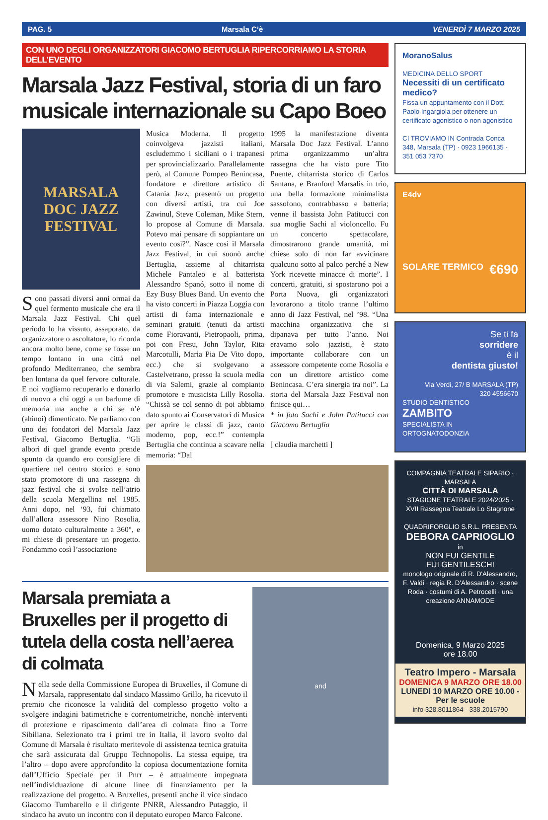PAG. 5 Marsala C’è VENERDÌ 7 MARZO 2025
CON UNO DEGLI ORGANIZZATORI GIACOMO BERTUGLIA RIPERCORRIAMO LA STORIA DELL’EVENTO
Marsala Jazz Festival, storia di un faro musicale internazionale su Capo Boeo
MARSALA
DOC JAZZ
FESTIVAL
Sono passati diversi anni ormai da quel fermento musicale che era il Marsala Jazz Festival. Chi quel periodo lo ha vissuto, assaporato, da organizzatore o ascoltatore, lo ricorda ancora molto bene, come se fosse un tempo lontano in una città nel profondo Mediterraneo, che sembra ben lontana da quel fervore culturale. E noi vogliamo recuperarlo e donarlo di nuovo a chi oggi a un barlume di memoria ma anche a chi se n’è (ahinoi) dimenticato. Ne parliamo con uno dei fondatori del Marsala Jazz Festival, Giacomo Bertuglia. “Gli albori di quel grande evento prende spunto da quando ero consigliere di quartiere nel centro storico e sono stato promotore di una rassegna di jazz festival che si svolse nell’atrio della scuola Mergellina nel 1985. Anni dopo, nel ‘93, fui chiamato dall’allora assessore Nino Rosolia, uomo dotato culturalmente a 360°, e mi chiese di presentare un progetto. Fondammo così l’associazione
Musica Moderna. Il progetto coinvolgeva jazzisti italiani, escludemmo i siciliani o i trapanesi per sprovincializzarlo. Parallelamente però, al Comune Pompeo Benincasa, fondatore e direttore artistico di Catania Jazz, presentò un progetto con diversi artisti, tra cui Joe Zawinul, Steve Coleman, Mike Stern, lo propose al Comune di Marsala. Potevo mai pensare di soppiantare un evento così?”. Nasce così il Marsala Jazz Festival, in cui suonò anche Bertuglia, assieme al chitarrista Michele Pantaleo e al batterista Alessandro Spanó, sotto il nome di Ezy Busy Blues Band. Un evento che ha visto concerti in Piazza Loggia con artisti di fama internazionale e seminari gratuiti (tenuti da artisti come Fioravanti, Pietropaoli, prima, poi con Fresu, John Taylor, Rita Marcotulli, Maria Pia De Vito dopo, ecc.) che si svolgevano a Castelvetrano, presso la scuola media di via Salemi, grazie al compianto promotore e musicista Lilly Rosolia. “Chissà se col senno di poi abbiamo dato spunto ai Conservatori di Musica per aprire le classi di jazz, canto moderno, pop, ecc.!” contempla Bertuglia che continua a scavare nella memoria: “Dal
1995 la manifestazione diventa Marsala Doc Jazz Festival. L’anno prima organizzammo un’altra rassegna che ha visto pure Tito Puente, chitarrista storico di Carlos Santana, e Branford Marsalis in trio, una bella formazione minimalista sassofono, contrabbasso e batteria; venne il bassista John Patitucci con sua moglie Sachi al violoncello. Fu un concerto spettacolare, dimostrarono grande umanità, mi chiese solo di non far avvicinare qualcuno sotto al palco perché a New York ricevette minacce di morte”. I concerti, gratuiti, si spostarono poi a Porta Nuova, gli organizzatori lavorarono a titolo tranne l’ultimo anno di Jazz Festival, nel ’98. “Una macchina organizzativa che si dipanava per tutto l’anno. Noi eravamo solo jazzisti, è stato importante collaborare con un assessore competente come Rosolia e con un direttore artistico come Benincasa. C’era sinergia tra noi”. La storia del Marsala Jazz Festival non finisce qui…
* in foto Sachi e John Patitucci con Giacomo Bertuglia
[ claudia marchetti ]
Marsala premiata a Bruxelles per il progetto di tutela della costa nell’aerea di colmata
Nella sede della Commissione Europea di Bruxelles, il Comune di Marsala, rappresentato dal sindaco Massimo Grillo, ha ricevuto il premio che riconosce la validità del complesso progetto volto a svolgere indagini batimetriche e correntometriche, nonchè interventi di protezione e ripascimento dall’area di colmata fino a Torre Sibiliana. Selezionato tra i primi tre in Italia, il lavoro svolto dal Comune di Marsala è risultato meritevole di assistenza tecnica gratuita che sarà assicurata dal Gruppo Technopolis. La stessa equipe, tra l’altro – dopo avere approfondito la copiosa documentazione fornita dall’Ufficio Speciale per il Pnrr – è attualmente impegnata nell’individuazione di alcune linee di finanziamento per la realizzazione del progetto. A Bruxelles, presenti anche il vice sindaco Giacomo Tumbarello e il dirigente PNRR, Alessandro Putaggio, il sindaco ha avuto un incontro con il deputato europeo Marco Falcone.
and
MoranoSalus
MEDICINA DELLO SPORT
Necessiti di un certificato medico?
Fissa un appuntamento con il Dott. Paolo Ingargiola per ottenere un certificato agonistico o non agonistico
CI TROVIAMO IN Contrada Conca 348, Marsala (TP) · 0923 1966135 · 351 053 7370
E4dv
SOLARE TERMICO €690
Se ti fa
sorridere
è il
dentista giusto!
Via Verdi, 27/ B MARSALA (TP)
320 4556670
STUDIO DENTISTICO
ZAMBITO
SPECIALISTA IN ORTOGNATODONZIA
COMPAGNIA TEATRALE SIPARIO · MARSALA
CITTÀ DI MARSALA
STAGIONE TEATRALE 2024/2025 · XVII Rassegna Teatrale Lo Stagnone
QUADRIFORGLIO S.R.L. PRESENTA
DEBORA CAPRIOGLIO
in
NON FUI GENTILE
FUI GENTILESCHI
monologo originale di R. D'Alessandro, F. Valdi · regia R. D'Alessandro · scene Roda · costumi di A. Petrocelli · una creazione ANNAMODE
Domenica, 9 Marzo 2025
ore 18.00
Teatro Impero - Marsala
DOMENICA 9 MARZO ORE 18.00
LUNEDI 10 MARZO ORE 10.00 - Per le scuole
info 328.8011864 - 338.2015790